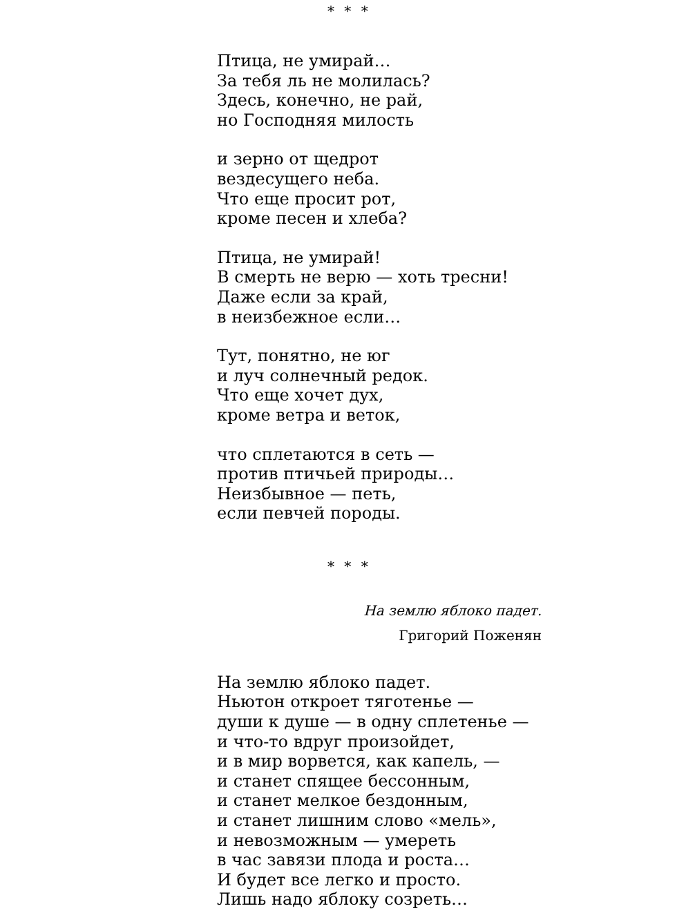* * *
Птица, не умирай…
За тебя ль не молилась?
Здесь, конечно, не рай,
но Господняя милость
и зерно от щедрот
вездесущего неба.
Что еще просит рот,
кроме песен и хлеба?
Птица, не умирай!
В смерть не верю — хоть тресни!
Даже если за край,
в неизбежное если…
Тут, понятно, не юг
и луч солнечный редок.
Что еще хочет дух,
кроме ветра и веток,
что сплетаются в сеть —
против птичьей природы…
Неизбывное — петь,
если певчей породы.
* * *
На землю яблоко падет.
Григорий Поженян
На землю яблоко падет.
Ньютон откроет тяготенье —
души к душе — в одну сплетенье —
и что-то вдруг произойдет,
и в мир ворвется, как капель, —
и станет спящее бессонным,
и станет мелкое бездонным,
и станет лишним слово «мель»,
и невозможным — умереть
в час завязи плода и роста…
И будет все легко и просто.
Лишь надо яблоку созреть…